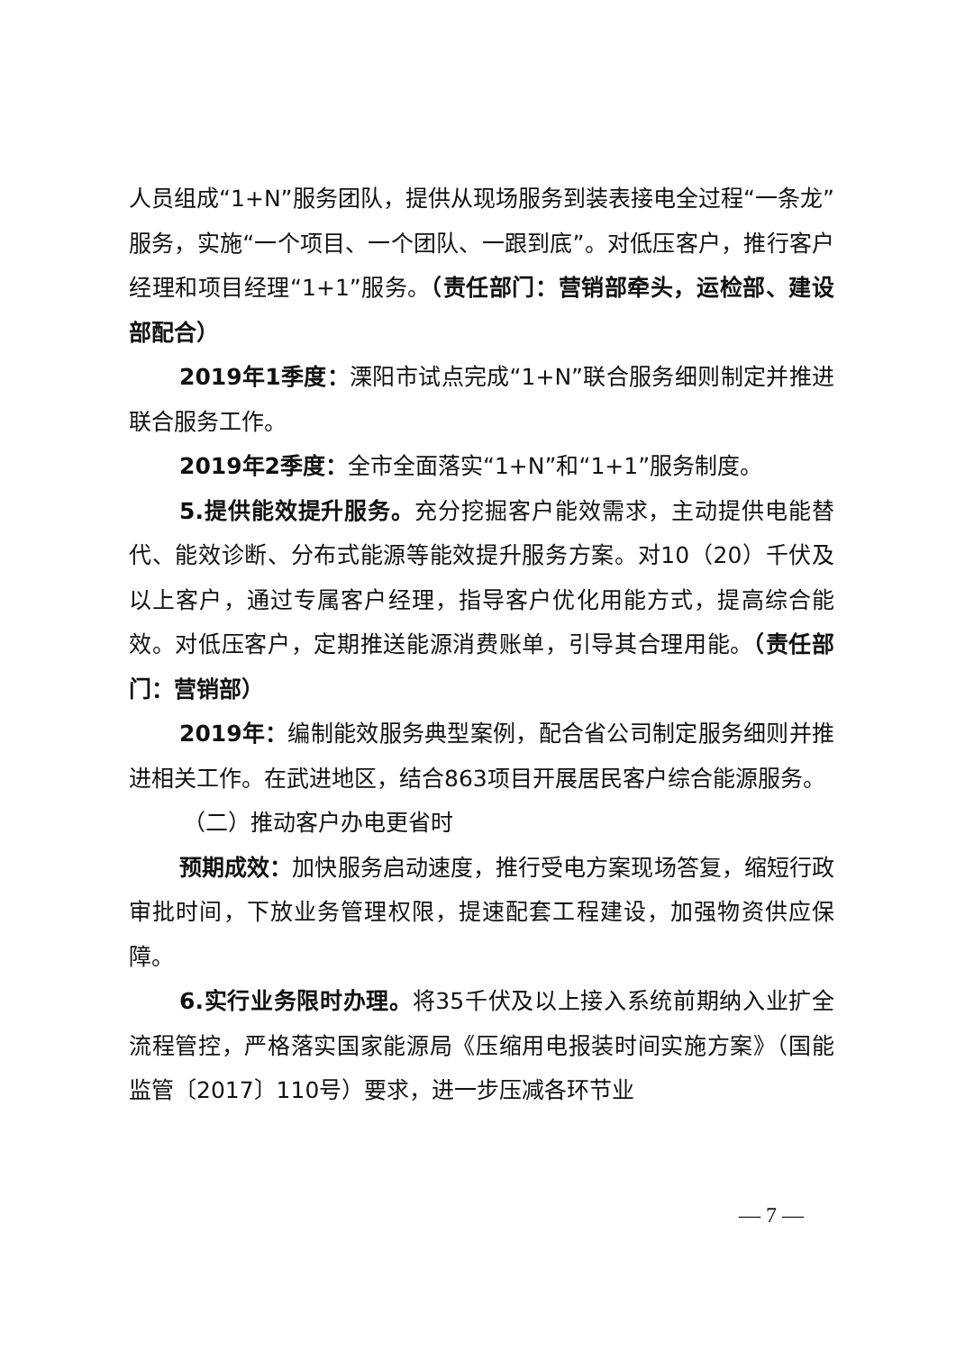人员组成“1+N”服务团队，提供从现场服务到装表接电全过程“一条龙”服务，实施“一个项目、一个团队、一跟到底”。对低压客户，推行客户经理和项目经理“1+1”服务。（责任部门：营销部牵头，运检部、建设部配合）
2019年1季度：溧阳市试点完成“1+N”联合服务细则制定并推进联合服务工作。
2019年2季度：全市全面落实“1+N”和“1+1”服务制度。
5.提供能效提升服务。充分挖掘客户能效需求，主动提供电能替代、能效诊断、分布式能源等能效提升服务方案。对10（20）千伏及以上客户，通过专属客户经理，指导客户优化用能方式，提高综合能效。对低压客户，定期推送能源消费账单，引导其合理用能。（责任部门：营销部）
2019年：编制能效服务典型案例，配合省公司制定服务细则并推进相关工作。在武进地区，结合863项目开展居民客户综合能源服务。
（二）推动客户办电更省时
预期成效：加快服务启动速度，推行受电方案现场答复，缩短行政审批时间，下放业务管理权限，提速配套工程建设，加强物资供应保障。
6.实行业务限时办理。将35千伏及以上接入系统前期纳入业扩全流程管控，严格落实国家能源局《压缩用电报装时间实施方案》（国能监管〔2017〕110号）要求，进一步压减各环节业
— 7 —